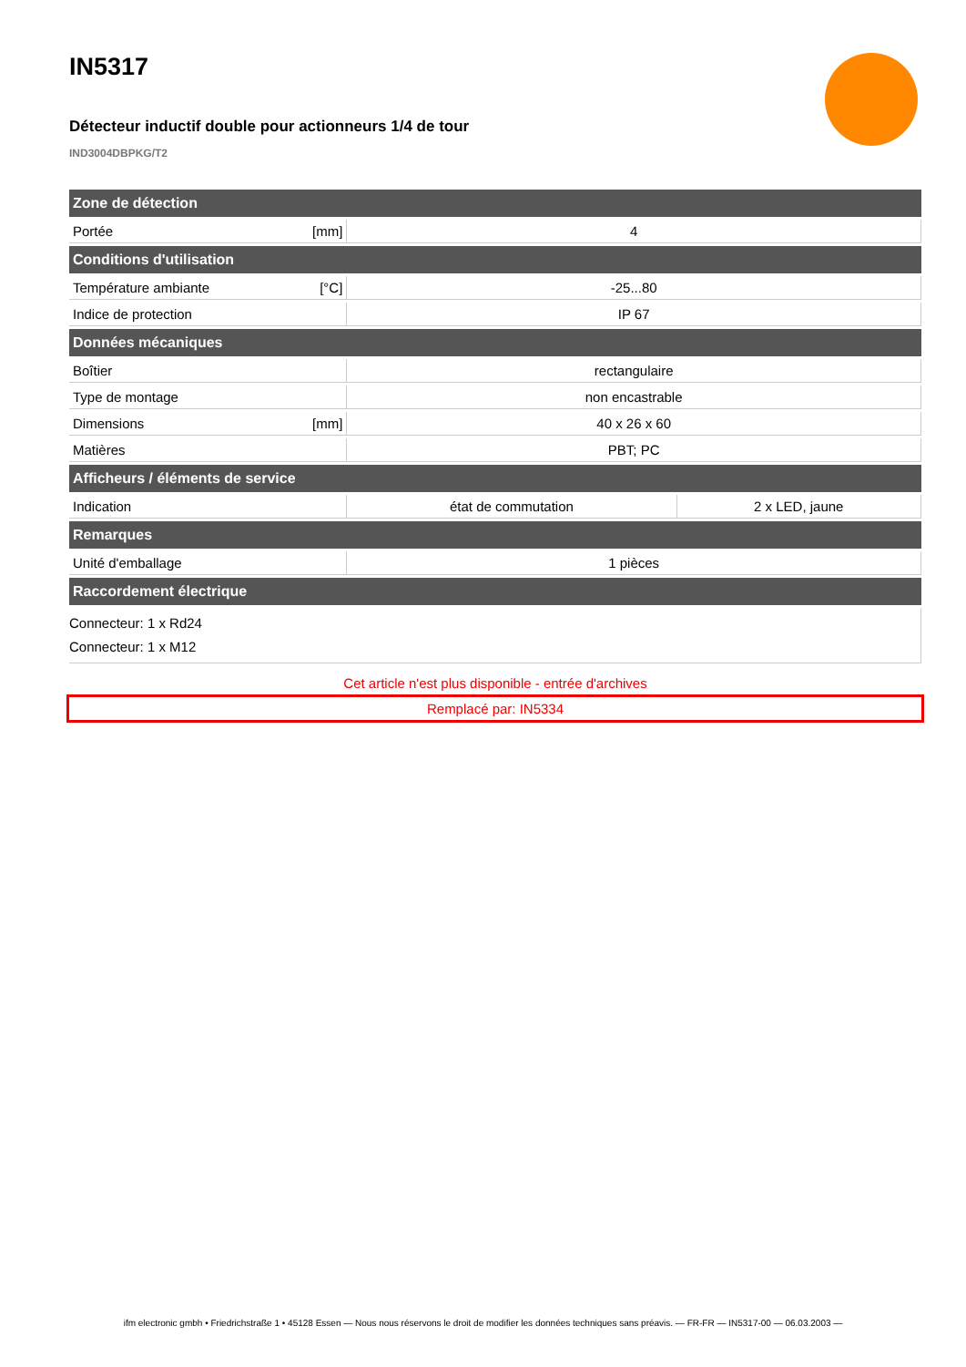IN5317
Détecteur inductif double pour actionneurs 1/4 de tour
IND3004DBPKG/T2
| Zone de détection | | | |
| --- | --- | --- | --- |
| Portée | [mm] | 4 | |
| Conditions d'utilisation | | | |
| Température ambiante | [°C] | -25...80 | |
| Indice de protection | | IP 67 | |
| Données mécaniques | | | |
| Boîtier | | rectangulaire | |
| Type de montage | | non encastrable | |
| Dimensions | [mm] | 40 x 26 x 60 | |
| Matières | | PBT; PC | |
| Afficheurs / éléments de service | | | |
| Indication | | état de commutation | 2 x LED, jaune |
| Remarques | | | |
| Unité d'emballage | | 1 pièces | |
| Raccordement électrique | | | |
| Connecteur: 1 x Rd24 Connecteur: 1 x M12 | | | |
Cet article n'est plus disponible - entrée d'archives
Remplacé par: IN5334
ifm electronic gmbh • Friedrichstraße 1 • 45128 Essen — Nous nous réservons le droit de modifier les données techniques sans préavis. — FR-FR — IN5317-00 — 06.03.2003 —